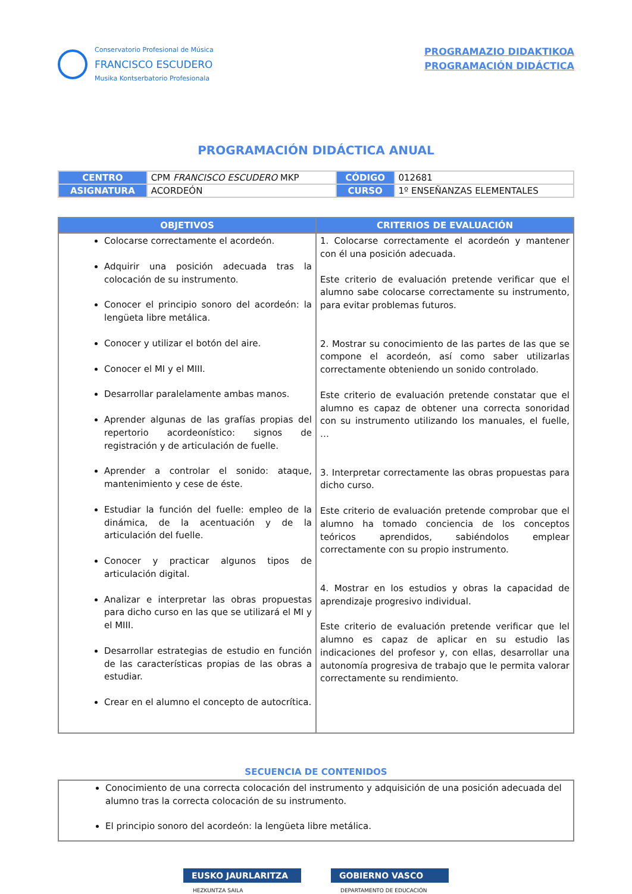Conservatorio Profesional de Música
FRANCISCO ESCUDERO
Musika Kontserbatorio Profesionala
PROGRAMAZIO DIDAKTIKOA
PROGRAMACIÓN DIDÁCTICA
PROGRAMACIÓN DIDÁCTICA ANUAL
| CENTRO | CPM FRANCISCO ESCUDERO MKP | CÓDIGO | 012681 |
| ASIGNATURA | ACORDEÓN | CURSO | 1º ENSEÑANZAS ELEMENTALES |
| OBJETIVOS | CRITERIOS DE EVALUACIÓN |
| --- | --- |
| Colocarse correctamente el acordeón. Adquirir una posición adecuada tras la colocación de su instrumento. Conocer el principio sonoro del acordeón: la lengüeta libre metálica. Conocer y utilizar el botón del aire. Conocer el MI y el MIII. Desarrollar paralelamente ambas manos. Aprender algunas de las grafías propias del repertorio acordeonístico: signos de registración y de articulación de fuelle. Aprender a controlar el sonido: ataque, mantenimiento y cese de éste. Estudiar la función del fuelle: empleo de la dinámica, de la acentuación y de la articulación del fuelle. Conocer y practicar algunos tipos de articulación digital. Analizar e interpretar las obras propuestas para dicho curso en las que se utilizará el MI y el MIII. Desarrollar estrategias de estudio en función de las características propias de las obras a estudiar. Crear en el alumno el concepto de autocrítica. | 1. Colocarse correctamente el acordeón y mantener con él una posición adecuada. Este criterio de evaluación pretende verificar que el alumno sabe colocarse correctamente su instrumento, para evitar problemas futuros. 2. Mostrar su conocimiento de las partes de las que se compone el acordeón, así como saber utilizarlas correctamente obteniendo un sonido controlado. Este criterio de evaluación pretende constatar que el alumno es capaz de obtener una correcta sonoridad con su instrumento utilizando los manuales, el fuelle, … 3. Interpretar correctamente las obras propuestas para dicho curso. Este criterio de evaluación pretende comprobar que el alumno ha tomado conciencia de los conceptos teóricos aprendidos, sabiéndolos emplear correctamente con su propio instrumento. 4. Mostrar en los estudios y obras la capacidad de aprendizaje progresivo individual. Este criterio de evaluación pretende verificar que lel alumno es capaz de aplicar en su estudio las indicaciones del profesor y, con ellas, desarrollar una autonomía progresiva de trabajo que le permita valorar correctamente su rendimiento. |
SECUENCIA DE CONTENIDOS
| Conocimiento de una correcta colocación del instrumento y adquisición de una posición adecuada del alumno tras la correcta colocación de su instrumento. El principio sonoro del acordeón: la lengüeta libre metálica. |
EUSKO JAURLARITZA
HEZKUNTZA SAILA
GOBIERNO VASCO
DEPARTAMENTO DE EDUCACIÓN